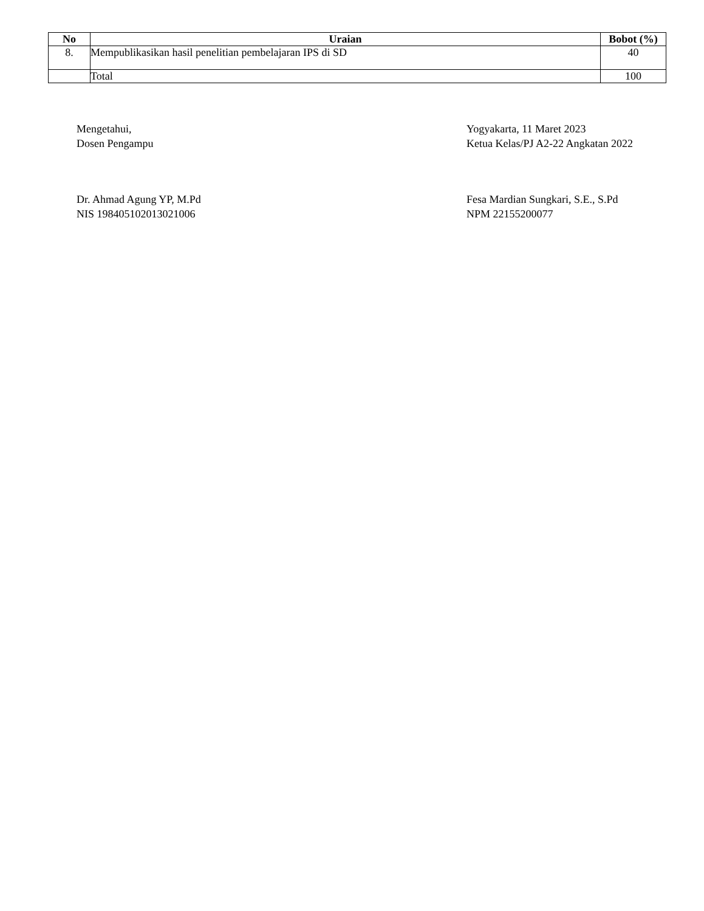| No | Uraian | Bobot (%) |
| --- | --- | --- |
| 8. | Mempublikasikan hasil penelitian pembelajaran IPS di SD | 40 |
| | Total | 100 |
Mengetahui,
Dosen Pengampu
Dr. Ahmad Agung YP, M.Pd
NIS 198405102013021006
Yogyakarta, 11 Maret 2023
Ketua Kelas/PJ A2-22 Angkatan 2022
Fesa Mardian Sungkari, S.E., S.Pd
NPM 22155200077